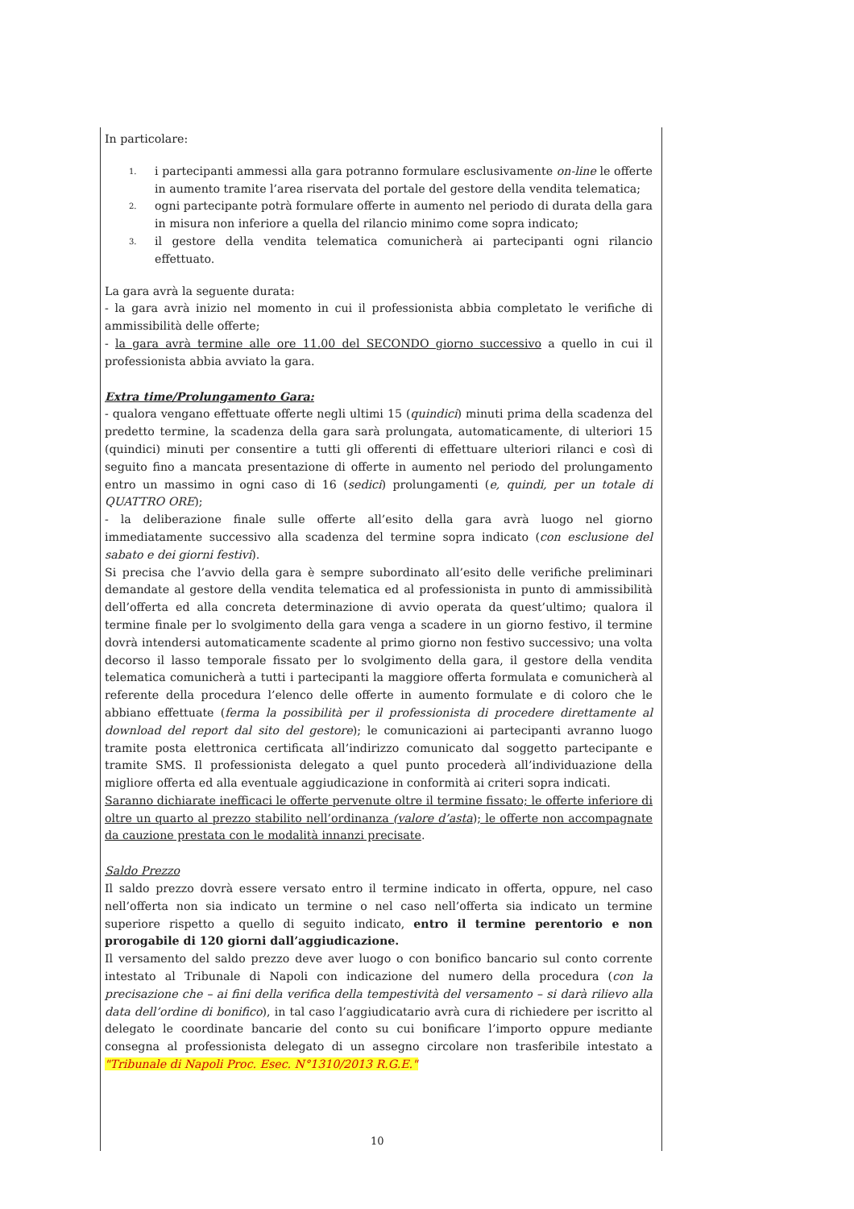In particolare:
1. i partecipanti ammessi alla gara potranno formulare esclusivamente on-line le offerte in aumento tramite l’area riservata del portale del gestore della vendita telematica;
2. ogni partecipante potrà formulare offerte in aumento nel periodo di durata della gara in misura non inferiore a quella del rilancio minimo come sopra indicato;
3. il gestore della vendita telematica comunicherà ai partecipanti ogni rilancio effettuato.
La gara avrà la seguente durata:
- la gara avrà inizio nel momento in cui il professionista abbia completato le verifiche di ammissibilità delle offerte;
- la gara avrà termine alle ore 11.00 del SECONDO giorno successivo a quello in cui il professionista abbia avviato la gara.
Extra time/Prolungamento Gara:
- qualora vengano effettuate offerte negli ultimi 15 (quindici) minuti prima della scadenza del predetto termine, la scadenza della gara sarà prolungata, automaticamente, di ulteriori 15 (quindici) minuti per consentire a tutti gli offerenti di effettuare ulteriori rilanci e così di seguito fino a mancata presentazione di offerte in aumento nel periodo del prolungamento entro un massimo in ogni caso di 16 (sedici) prolungamenti (e, quindi, per un totale di QUATTRO ORE);
- la deliberazione finale sulle offerte all’esito della gara avrà luogo nel giorno immediatamente successivo alla scadenza del termine sopra indicato (con esclusione del sabato e dei giorni festivi).
Si precisa che l’avvio della gara è sempre subordinato all’esito delle verifiche preliminari demandate al gestore della vendita telematica ed al professionista in punto di ammissibilità dell’offerta ed alla concreta determinazione di avvio operata da quest’ultimo; qualora il termine finale per lo svolgimento della gara venga a scadere in un giorno festivo, il termine dovrà intendersi automaticamente scadente al primo giorno non festivo successivo; una volta decorso il lasso temporale fissato per lo svolgimento della gara, il gestore della vendita telematica comunicherà a tutti i partecipanti la maggiore offerta formulata e comunicherà al referente della procedura l’elenco delle offerte in aumento formulate e di coloro che le abbiano effettuate (ferma la possibilità per il professionista di procedere direttamente al download del report dal sito del gestore); le comunicazioni ai partecipanti avranno luogo tramite posta elettronica certificata all’indirizzo comunicato dal soggetto partecipante e tramite SMS. Il professionista delegato a quel punto procederà all’individuazione della migliore offerta ed alla eventuale aggiudicazione in conformità ai criteri sopra indicati.
Saranno dichiarate inefficaci le offerte pervenute oltre il termine fissato; le offerte inferiore di oltre un quarto al prezzo stabilito nell’ordinanza (valore d’asta); le offerte non accompagnate da cauzione prestata con le modalità innanzi precisate.
Saldo Prezzo
Il saldo prezzo dovrà essere versato entro il termine indicato in offerta, oppure, nel caso nell’offerta non sia indicato un termine o nel caso nell’offerta sia indicato un termine superiore rispetto a quello di seguito indicato, entro il termine perentorio e non prorogabile di 120 giorni dall’aggiudicazione.
Il versamento del saldo prezzo deve aver luogo o con bonifico bancario sul conto corrente intestato al Tribunale di Napoli con indicazione del numero della procedura (con la precisazione che – ai fini della verifica della tempestività del versamento – si darà rilievo alla data dell’ordine di bonifico), in tal caso l’aggiudicatario avrà cura di richiedere per iscritto al delegato le coordinate bancarie del conto su cui bonificare l’importo oppure mediante consegna al professionista delegato di un assegno circolare non trasferibile intestato a "Tribunale di Napoli Proc. Esec. N°1310/2013 R.G.E."
10